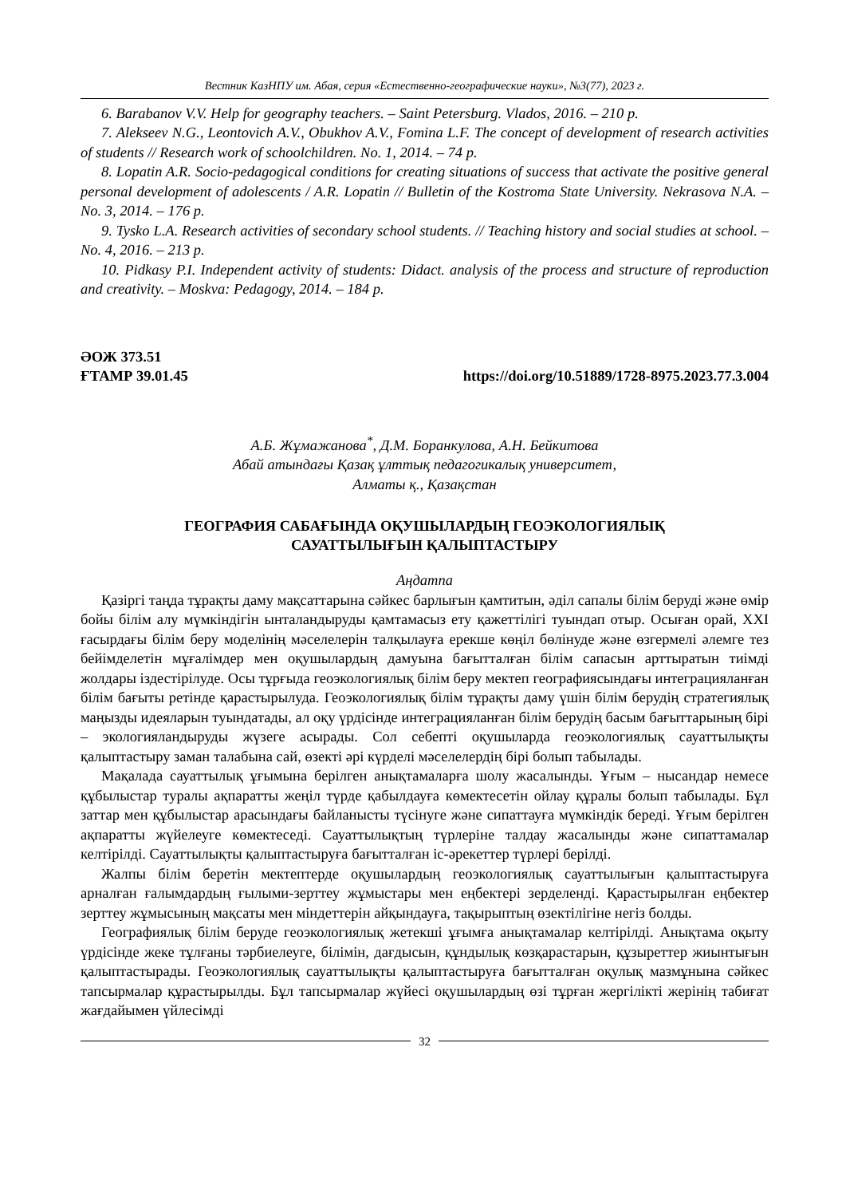Вестник КазНПУ им. Абая, серия «Естественно-географические науки», №3(77), 2023 г.
6. Barabanov V.V. Help for geography teachers. – Saint Petersburg. Vlados, 2016. – 210 p.
7. Alekseev N.G., Leontovich A.V., Obukhov A.V., Fomina L.F. The concept of development of research activities of students // Research work of schoolchildren. No. 1, 2014. – 74 p.
8. Lopatin A.R. Socio-pedagogical conditions for creating situations of success that activate the positive general personal development of adolescents / A.R. Lopatin // Bulletin of the Kostroma State University. Nekrasova N.A. – No. 3, 2014. – 176 p.
9. Tysko L.A. Research activities of secondary school students. // Teaching history and social studies at school. – No. 4, 2016. – 213 p.
10. Pidkasy P.I. Independent activity of students: Didact. analysis of the process and structure of reproduction and creativity. – Moskva: Pedagogy, 2014. – 184 p.
ӘОЖ 373.51
ҒТАМР 39.01.45
https://doi.org/10.51889/1728-8975.2023.77.3.004
А.Б. Жұмажанова<sup>*</sup>, Д.М. Боранкулова, А.Н. Бейкитова
Абай атындағы Қазақ ұлттық педагогикалық университет,
Алматы қ., Қазақстан
ГЕОГРАФИЯ САБАҒЫНДА ОҚУШЫЛАРДЫҢ ГЕОЭКОЛОГИЯЛЫҚ
САУАТТЫЛЫҒЫН ҚАЛЫПТАСТЫРУ
Аңдатпа
Қазіргі таңда тұрақты даму мақсаттарына сәйкес барлығын қамтитын, әділ сапалы білім беруді және өмір бойы білім алу мүмкіндігін ынталандыруды қамтамасыз ету қажеттілігі туындап отыр. Осыған орай, XXI ғасырдағы білім беру моделінің мәселелерін талқылауға ерекше көңіл бөлінуде және өзгермелі әлемге тез бейімделетін мұғалімдер мен оқушылардың дамуына бағытталған білім сапасын арттыратын тиімді жолдары іздестірілуде. Осы тұрғыда геоэкологиялық білім беру мектеп географиясындағы интеграцияланған білім бағыты ретінде қарастырылуда. Геоэкологиялық білім тұрақты даму үшін білім берудің стратегиялық маңызды идеяларын туындатады, ал оқу үрдісінде интеграцияланған білім берудің басым бағыттарының бірі – экологияландыруды жүзеге асырады. Сол себепті оқушыларда геоэкологиялық сауаттылықты қалыптастыру заман талабына сай, өзекті әрі күрделі мәселелердің бірі болып табылады.
Мақалада сауаттылық ұғымына берілген анықтамаларға шолу жасалынды. Ұғым – нысандар немесе құбылыстар туралы ақпаратты жеңіл түрде қабылдауға көмектесетін ойлау құралы болып табылады. Бұл заттар мен құбылыстар арасындағы байланысты түсінуге және сипаттауға мүмкіндік береді. Ұғым берілген ақпаратты жүйелеуге көмектеседі. Сауаттылықтың түрлеріне талдау жасалынды және сипаттамалар келтірілді. Сауаттылықты қалыптастыруға бағытталған іс-әрекеттер түрлері берілді.
Жалпы білім беретін мектептерде оқушылардың геоэкологиялық сауаттылығын қалыптастыруға арналған ғалымдардың ғылыми-зерттеу жұмыстары мен еңбектері зерделенді. Қарастырылған еңбектер зерттеу жұмысының мақсаты мен міндеттерін айқындауға, тақырыптың өзектілігіне негіз болды.
Географиялық білім беруде геоэкологиялық жетекші ұғымға анықтамалар келтірілді. Анықтама оқыту үрдісінде жеке тұлғаны тәрбиелеуге, білімін, дағдысын, құндылық көзқарастарын, құзыреттер жиынтығын қалыптастырады. Геоэкологиялық сауаттылықты қалыптастыруға бағытталған оқулық мазмұнына сәйкес тапсырмалар құрастырылды. Бұл тапсырмалар жүйесі оқушылардың өзі тұрған жергілікті жерінің табиғат жағдайымен үйлесімді
32